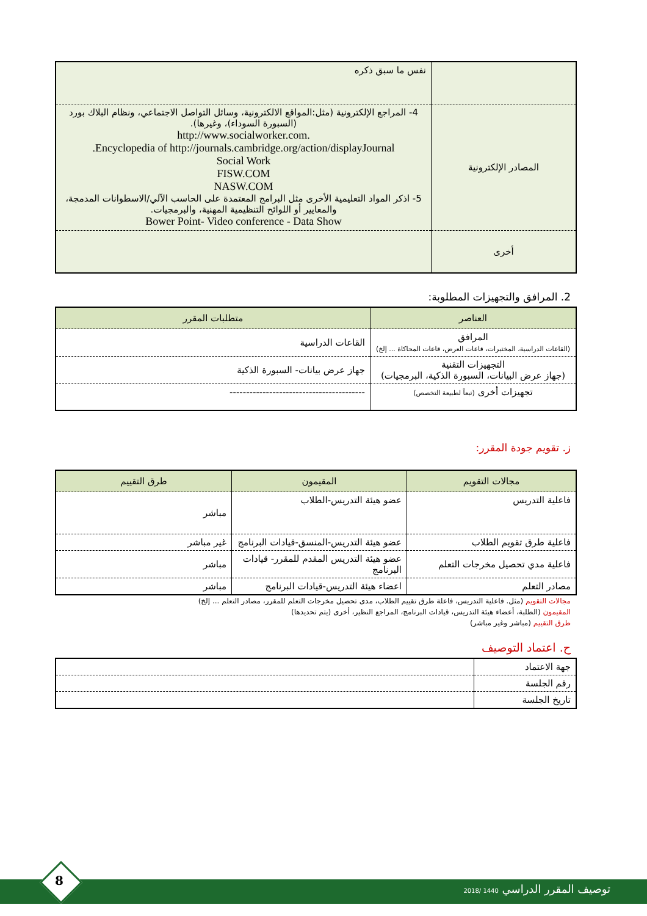| | نفس ما سبق ذكره |
| المصادر الإلكترونية | 4- المراجع الإلكترونية (مثل:المواقع الالكترونية، وسائل التواصل الاجتماعي، ونظام البلاك بورد (السبورة السوداء)، وغيرها). .http://www.socialworker.com Encyclopedia of http://journals.cambridge.org/action/displayJournal. Social Work FISW.COM NASW.COM 5- اذكر المواد التعليمية الأخرى مثل البرامج المعتمدة على الحاسب الآلي/الاسطوانات المدمجة، والمعايير أو اللوائح التنظيمية المهنية، والبرمجيات. Bower Point- Video conference - Data Show |
| أخرى | |
2. المرافق والتجهيزات المطلوبة:
| العناصر | متطلبات المقرر |
| --- | --- |
| المرافق (القاعات الدراسية، المختبرات، قاعات العرض، قاعات المحاكاة ... إلخ) | القاعات الدراسية |
| التجهيزات التقنية (جهاز عرض البيانات، السبورة الذكية، البرمجيات) | جهاز عرض بيانات- السبورة الذكية |
| تجهيزات أخرى (تبعاً لطبيعة التخصص) | ----------------------------------------- |
ز. تقويم جودة المقرر:
| مجالات التقويم | المقيمون | طرق التقييم |
| --- | --- | --- |
| فاعلية التدريس | عضو هيئة التدريس-الطلاب | مباشر |
| فاعلية طرق تقويم الطلاب | عضو هيئة التدريس-المنسق-قيادات البرنامج | غير مباشر |
| فاعلية مدي تحصيل مخرجات التعلم | عضو هيئة التدريس المقدم للمقرر- قيادات البرنامج | مباشر |
| مصادر التعلم | اعضاء هيئة التدريس-قيادات البرنامج | مباشر |
مجالات التقويم (مثل. فاعلية التدريس، فاعلة طرق تقييم الطلاب، مدى تحصيل مخرجات التعلم للمقرر، مصادر التعلم ... إلخ)
المقيمون (الطلبة، أعضاء هيئة التدريس، قيادات البرنامج، المراجع النظير، أخرى (يتم تحديدها)
طرق التقييم (مباشر وغير مباشر)
ح. اعتماد التوصيف
| جهة الاعتماد | |
| رقم الجلسة | |
| تاريخ الجلسة | |
توصيف المقرر الدراسي 1440 /2018
8